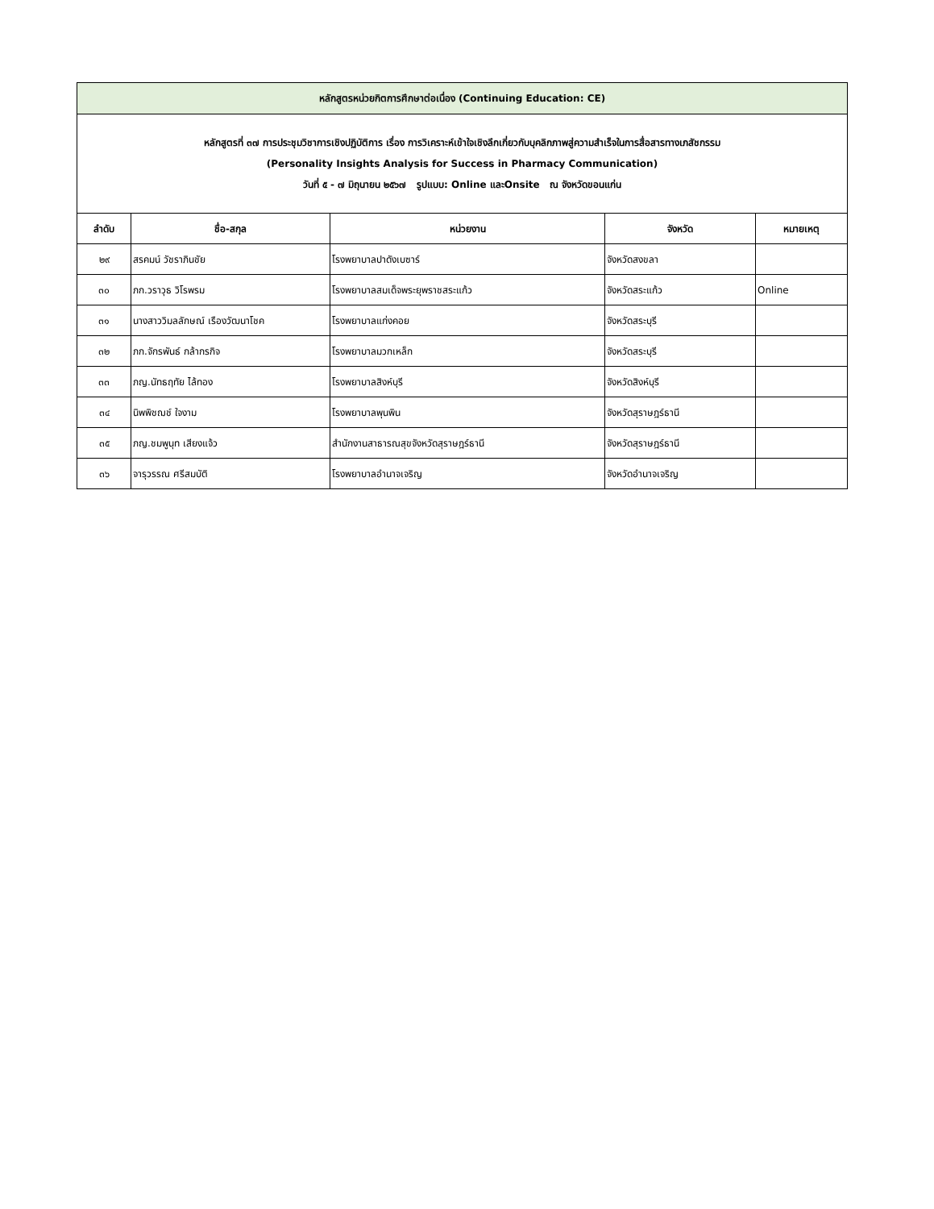| หลักสูตรหน่วยกิตการศึกษาต่อเนื่อง (Continuing Education: CE) | | | | |
| หลักสูตรที่ ๓๗ การประชุมวิชาการเชิงปฏิบัติการ เรื่อง การวิเคราะห์เข้าใจเชิงลึกเกี่ยวกับบุคลิกภาพสู่ความสำเร็จในการสื่อสารทางเภสัชกรรม (Personality Insights Analysis for Success in Pharmacy Communication) วันที่ ๕ - ๗ มิถุนายน ๒๕๖๗ รูปแบบ: Online และOnsite ณ จังหวัดขอนแก่น | | | | |
| ลำดับ | ชื่อ-สกุล | หน่วยงาน | จังหวัด | หมายเหตุ |
| ๒๙ | สรคมน์ วัชราภินชัย | โรงพยาบาลปาดังเบซาร์ | จังหวัดสงขลา | |
| ๓๐ | ภก.วราวุธ วิโรพรม | โรงพยาบาลสมเด็จพระยุพราชสระแก้ว | จังหวัดสระแก้ว | Online |
| ๓๑ | นางสาววิมลลักษณ์ เรืองวัฒนาโชค | โรงพยาบาลแก่งคอย | จังหวัดสระบุรี | |
| ๓๒ | ภก.จักรพันธ์ กล้ากรกิจ | โรงพยาบาลมวกเหล็ก | จังหวัดสระบุรี | |
| ๓๓ | ภญ.นัทธฤทัย ไล้ทอง | โรงพยาบาลสิงห์บุรี | จังหวัดสิงห์บุรี | |
| ๓๔ | นิพพิชฌช์ ใจงาม | โรงพยาบาลพุนพิน | จังหวัดสุราษฎร์ธานี | |
| ๓๕ | ภญ.ชมพูนุท เสียงแจ้ว | สำนักงานสาธารณสุขจังหวัดสุราษฎร์ธานี | จังหวัดสุราษฎร์ธานี | |
| ๓๖ | จารุวรรณ ศรีสมบัติ | โรงพยาบาลอำนาจเจริญ | จังหวัดอำนาจเจริญ | |